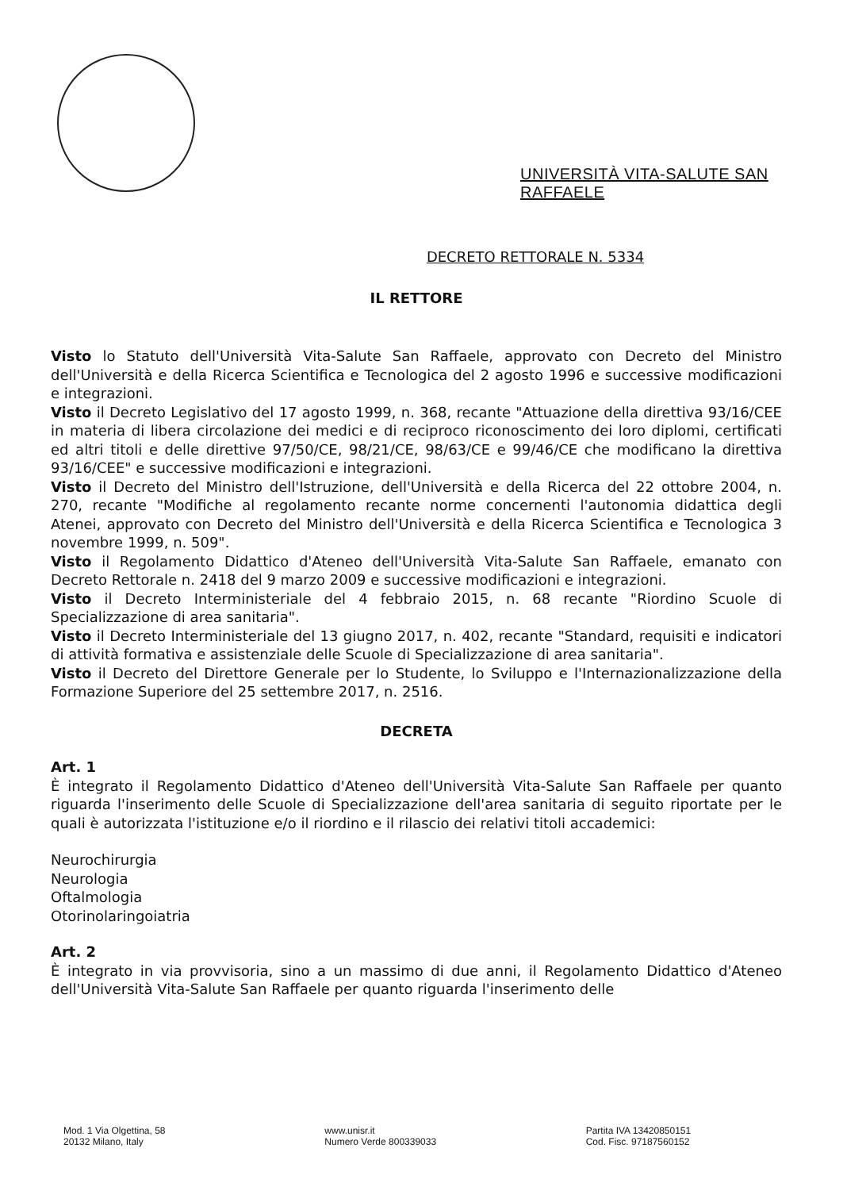UNIVERSITÀ VITA-SALUTE SAN RAFFAELE
DECRETO RETTORALE N. 5334
IL RETTORE
Visto lo Statuto dell'Università Vita-Salute San Raffaele, approvato con Decreto del Ministro dell'Università e della Ricerca Scientifica e Tecnologica del 2 agosto 1996 e successive modificazioni e integrazioni.
Visto il Decreto Legislativo del 17 agosto 1999, n. 368, recante "Attuazione della direttiva 93/16/CEE in materia di libera circolazione dei medici e di reciproco riconoscimento dei loro diplomi, certificati ed altri titoli e delle direttive 97/50/CE, 98/21/CE, 98/63/CE e 99/46/CE che modificano la direttiva 93/16/CEE" e successive modificazioni e integrazioni.
Visto il Decreto del Ministro dell'Istruzione, dell'Università e della Ricerca del 22 ottobre 2004, n. 270, recante "Modifiche al regolamento recante norme concernenti l'autonomia didattica degli Atenei, approvato con Decreto del Ministro dell'Università e della Ricerca Scientifica e Tecnologica 3 novembre 1999, n. 509".
Visto il Regolamento Didattico d'Ateneo dell'Università Vita-Salute San Raffaele, emanato con Decreto Rettorale n. 2418 del 9 marzo 2009 e successive modificazioni e integrazioni.
Visto il Decreto Interministeriale del 4 febbraio 2015, n. 68 recante "Riordino Scuole di Specializzazione di area sanitaria".
Visto il Decreto Interministeriale del 13 giugno 2017, n. 402, recante "Standard, requisiti e indicatori di attività formativa e assistenziale delle Scuole di Specializzazione di area sanitaria".
Visto il Decreto del Direttore Generale per lo Studente, lo Sviluppo e l'Internazionalizzazione della Formazione Superiore del 25 settembre 2017, n. 2516.
DECRETA
Art. 1
È integrato il Regolamento Didattico d'Ateneo dell'Università Vita-Salute San Raffaele per quanto riguarda l'inserimento delle Scuole di Specializzazione dell'area sanitaria di seguito riportate per le quali è autorizzata l'istituzione e/o il riordino e il rilascio dei relativi titoli accademici:
Neurochirurgia
Neurologia
Oftalmologia
Otorinolaringoiatria
Art. 2
È integrato in via provvisoria, sino a un massimo di due anni, il Regolamento Didattico d'Ateneo dell'Università Vita-Salute San Raffaele per quanto riguarda l'inserimento delle
Mod. 1 Via Olgettina, 58
20132 Milano, Italy
www.unisr.it
Numero Verde 800339033
Partita IVA 13420850151
Cod. Fisc. 97187560152